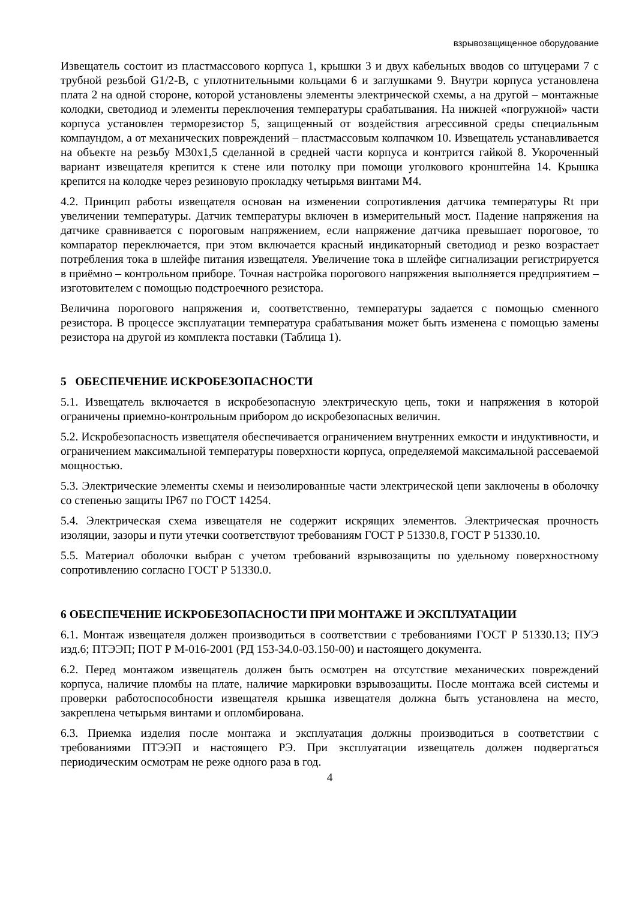взрывозащищенное оборудование
Извещатель состоит из пластмассового корпуса 1, крышки 3 и двух кабельных вводов со штуцерами 7 с трубной резьбой G1/2-В, с уплотнительными кольцами 6 и заглушками 9. Внутри корпуса установлена плата 2 на одной стороне, которой установлены элементы электрической схемы, а на другой – монтажные колодки, светодиод и элементы переключения температуры срабатывания. На нижней «погружной» части корпуса установлен терморезистор 5, защищенный от воздействия агрессивной среды специальным компаундом, а от механических повреждений – пластмассовым колпачком 10. Извещатель устанавливается на объекте на резьбу М30х1,5 сделанной в средней части корпуса и контрится гайкой 8. Укороченный вариант извещателя крепится к стене или потолку при помощи уголкового кронштейна 14. Крышка крепится на колодке через резиновую прокладку четырьмя винтами М4.
4.2. Принцип работы извещателя основан на изменении сопротивления датчика температуры Rt при увеличении температуры. Датчик температуры включен в измерительный мост. Падение напряжения на датчике сравнивается с пороговым напряжением, если напряжение датчика превышает пороговое, то компаратор переключается, при этом включается красный индикаторный светодиод и резко возрастает потребления тока в шлейфе питания извещателя. Увеличение тока в шлейфе сигнализации регистрируется в приёмно – контрольном приборе. Точная настройка порогового напряжения выполняется предприятием – изготовителем с помощью подстроечного резистора.
Величина порогового напряжения и, соответственно, температуры задается с помощью сменного резистора. В процессе эксплуатации температура срабатывания может быть изменена с помощью замены резистора на другой из комплекта поставки (Таблица 1).
5 ОБЕСПЕЧЕНИЕ ИСКРОБЕЗОПАСНОСТИ
5.1. Извещатель включается в искробезопасную электрическую цепь, токи и напряжения в которой ограничены приемно-контрольным прибором до искробезопасных величин.
5.2. Искробезопасность извещателя обеспечивается ограничением внутренних емкости и индуктивности, и ограничением максимальной температуры поверхности корпуса, определяемой максимальной рассеваемой мощностью.
5.3. Электрические элементы схемы и неизолированные части электрической цепи заключены в оболочку со степенью защиты IP67 по ГОСТ 14254.
5.4. Электрическая схема извещателя не содержит искрящих элементов. Электрическая прочность изоляции, зазоры и пути утечки соответствуют требованиям ГОСТ Р 51330.8, ГОСТ Р 51330.10.
5.5. Материал оболочки выбран с учетом требований взрывозащиты по удельному поверхностному сопротивлению согласно ГОСТ Р 51330.0.
6 ОБЕСПЕЧЕНИЕ ИСКРОБЕЗОПАСНОСТИ ПРИ МОНТАЖЕ И ЭКСПЛУАТАЦИИ
6.1. Монтаж извещателя должен производиться в соответствии с требованиями ГОСТ Р 51330.13; ПУЭ изд.6; ПТЭЭП; ПОТ Р М-016-2001 (РД 153-34.0-03.150-00) и настоящего документа.
6.2. Перед монтажом извещатель должен быть осмотрен на отсутствие механических повреждений корпуса, наличие пломбы на плате, наличие маркировки взрывозащиты. После монтажа всей системы и проверки работоспособности извещателя крышка извещателя должна быть установлена на место, закреплена четырьмя винтами и опломбирована.
6.3. Приемка изделия после монтажа и эксплуатация должны производиться в соответствии с требованиями ПТЭЭП и настоящего РЭ. При эксплуатации извещатель должен подвергаться периодическим осмотрам не реже одного раза в год.
4